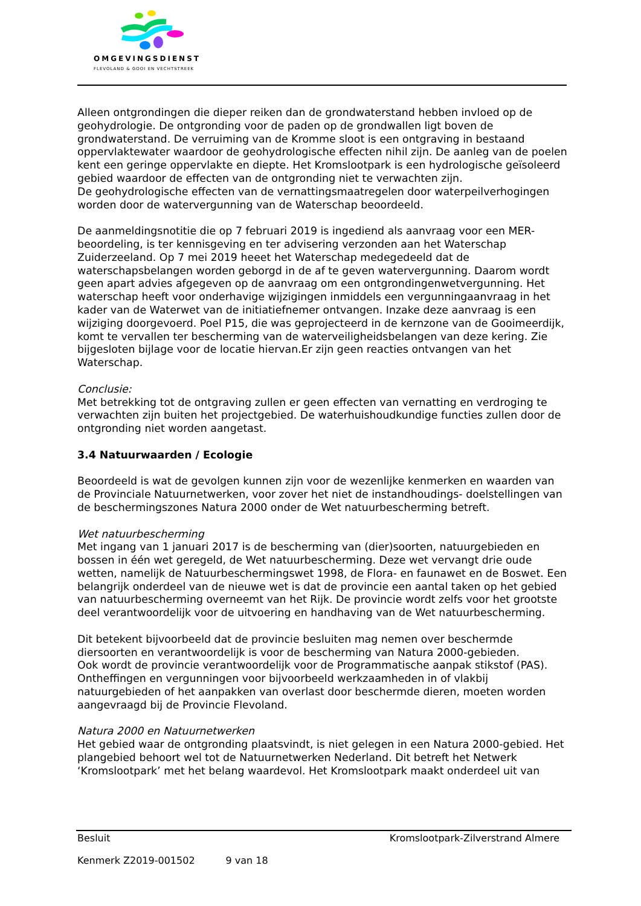OMGEVINGSDIENST
FLEVOLAND & GOOI EN VECHTSTREEK
Alleen ontgrondingen die dieper reiken dan de grondwaterstand hebben invloed op de geohydrologie. De ontgronding voor de paden op de grondwallen ligt boven de grondwaterstand. De verruiming van de Kromme sloot is een ontgraving in bestaand oppervlaktewater waardoor de geohydrologische effecten nihil zijn. De aanleg van de poelen kent een geringe oppervlakte en diepte. Het Kromslootpark is een hydrologische geïsoleerd gebied waardoor de effecten van de ontgronding niet te verwachten zijn.
De geohydrologische effecten van de vernattingsmaatregelen door waterpeilverhogingen worden door de watervergunning van de Waterschap beoordeeld.
De aanmeldingsnotitie die op 7 februari 2019 is ingediend als aanvraag voor een MER-beoordeling, is ter kennisgeving en ter advisering verzonden aan het Waterschap Zuiderzeeland. Op 7 mei 2019 heeet het Waterschap medegedeeld dat de waterschapsbelangen worden geborgd in de af te geven watervergunning. Daarom wordt geen apart advies afgegeven op de aanvraag om een ontgrondingenwetvergunning. Het waterschap heeft voor onderhavige wijzigingen inmiddels een vergunningaanvraag in het kader van de Waterwet van de initiatiefnemer ontvangen. Inzake deze aanvraag is een wijziging doorgevoerd. Poel P15, die was geprojecteerd in de kernzone van de Gooimeerdijk, komt te vervallen ter bescherming van de waterveiligheidsbelangen van deze kering. Zie bijgesloten bijlage voor de locatie hiervan.Er zijn geen reacties ontvangen van het Waterschap.
Conclusie:
Met betrekking tot de ontgraving zullen er geen effecten van vernatting en verdroging te verwachten zijn buiten het projectgebied. De waterhuishoudkundige functies zullen door de ontgronding niet worden aangetast.
3.4 Natuurwaarden / Ecologie
Beoordeeld is wat de gevolgen kunnen zijn voor de wezenlijke kenmerken en waarden van de Provinciale Natuurnetwerken, voor zover het niet de instandhoudings- doelstellingen van de beschermingszones Natura 2000 onder de Wet natuurbescherming betreft.
Wet natuurbescherming
Met ingang van 1 januari 2017 is de bescherming van (dier)soorten, natuurgebieden en bossen in één wet geregeld, de Wet natuurbescherming. Deze wet vervangt drie oude wetten, namelijk de Natuurbeschermingswet 1998, de Flora- en faunawet en de Boswet. Een belangrijk onderdeel van de nieuwe wet is dat de provincie een aantal taken op het gebied van natuurbescherming overneemt van het Rijk. De provincie wordt zelfs voor het grootste deel verantwoordelijk voor de uitvoering en handhaving van de Wet natuurbescherming.
Dit betekent bijvoorbeeld dat de provincie besluiten mag nemen over beschermde diersoorten en verantwoordelijk is voor de bescherming van Natura 2000-gebieden.
Ook wordt de provincie verantwoordelijk voor de Programmatische aanpak stikstof (PAS). Ontheffingen en vergunningen voor bijvoorbeeld werkzaamheden in of vlakbij natuurgebieden of het aanpakken van overlast door beschermde dieren, moeten worden aangevraagd bij de Provincie Flevoland.
Natura 2000 en Natuurnetwerken
Het gebied waar de ontgronding plaatsvindt, is niet gelegen in een Natura 2000-gebied. Het plangebied behoort wel tot de Natuurnetwerken Nederland. Dit betreft het Netwerk ‘Kromslootpark’ met het belang waardevol. Het Kromslootpark maakt onderdeel uit van
Besluit Kromslootpark-Zilverstrand Almere
Kenmerk Z2019-001502 9 van 18